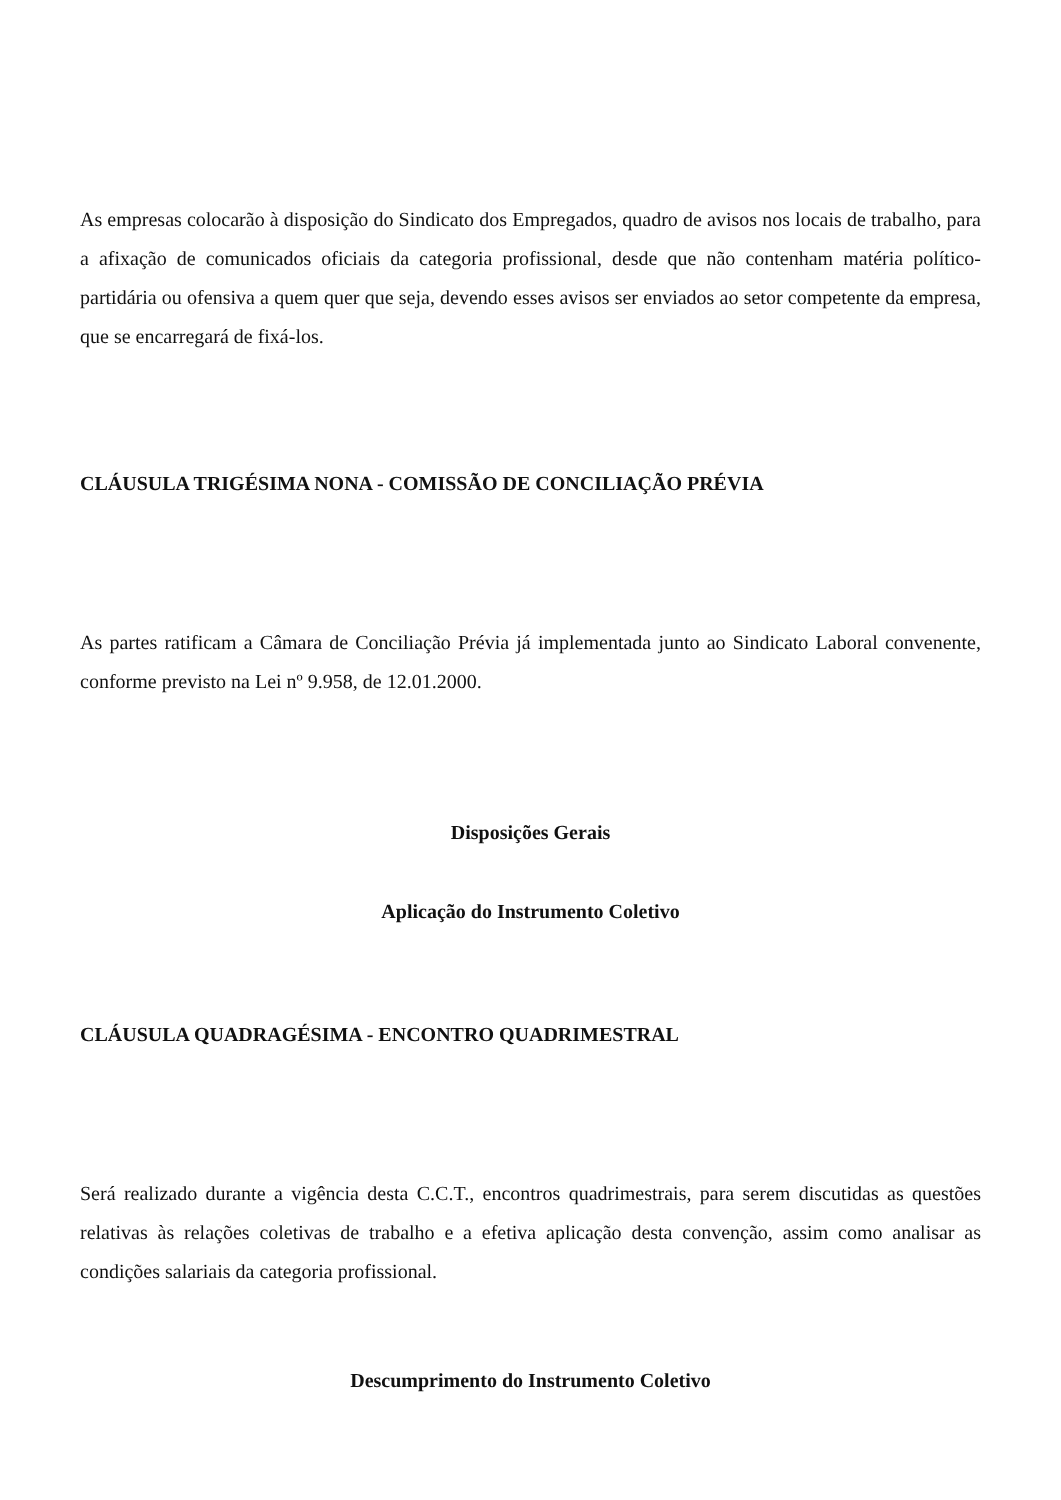As empresas colocarão à disposição do Sindicato dos Empregados, quadro de avisos nos locais de trabalho, para a afixação de comunicados oficiais da categoria profissional, desde que não contenham matéria político-partidária ou ofensiva a quem quer que seja, devendo esses avisos ser enviados ao setor competente da empresa, que se encarregará de fixá-los.
CLÁUSULA TRIGÉSIMA NONA - COMISSÃO DE CONCILIAÇÃO PRÉVIA
As partes ratificam a Câmara de Conciliação Prévia já implementada junto ao Sindicato Laboral convenente, conforme previsto na Lei nº 9.958, de 12.01.2000.
Disposições Gerais
Aplicação do Instrumento Coletivo
CLÁUSULA QUADRAGÉSIMA - ENCONTRO QUADRIMESTRAL
Será realizado durante a vigência desta C.C.T., encontros quadrimestrais, para serem discutidas as questões relativas às relações coletivas de trabalho e a efetiva aplicação desta convenção, assim como analisar as condições salariais da categoria profissional.
Descumprimento do Instrumento Coletivo